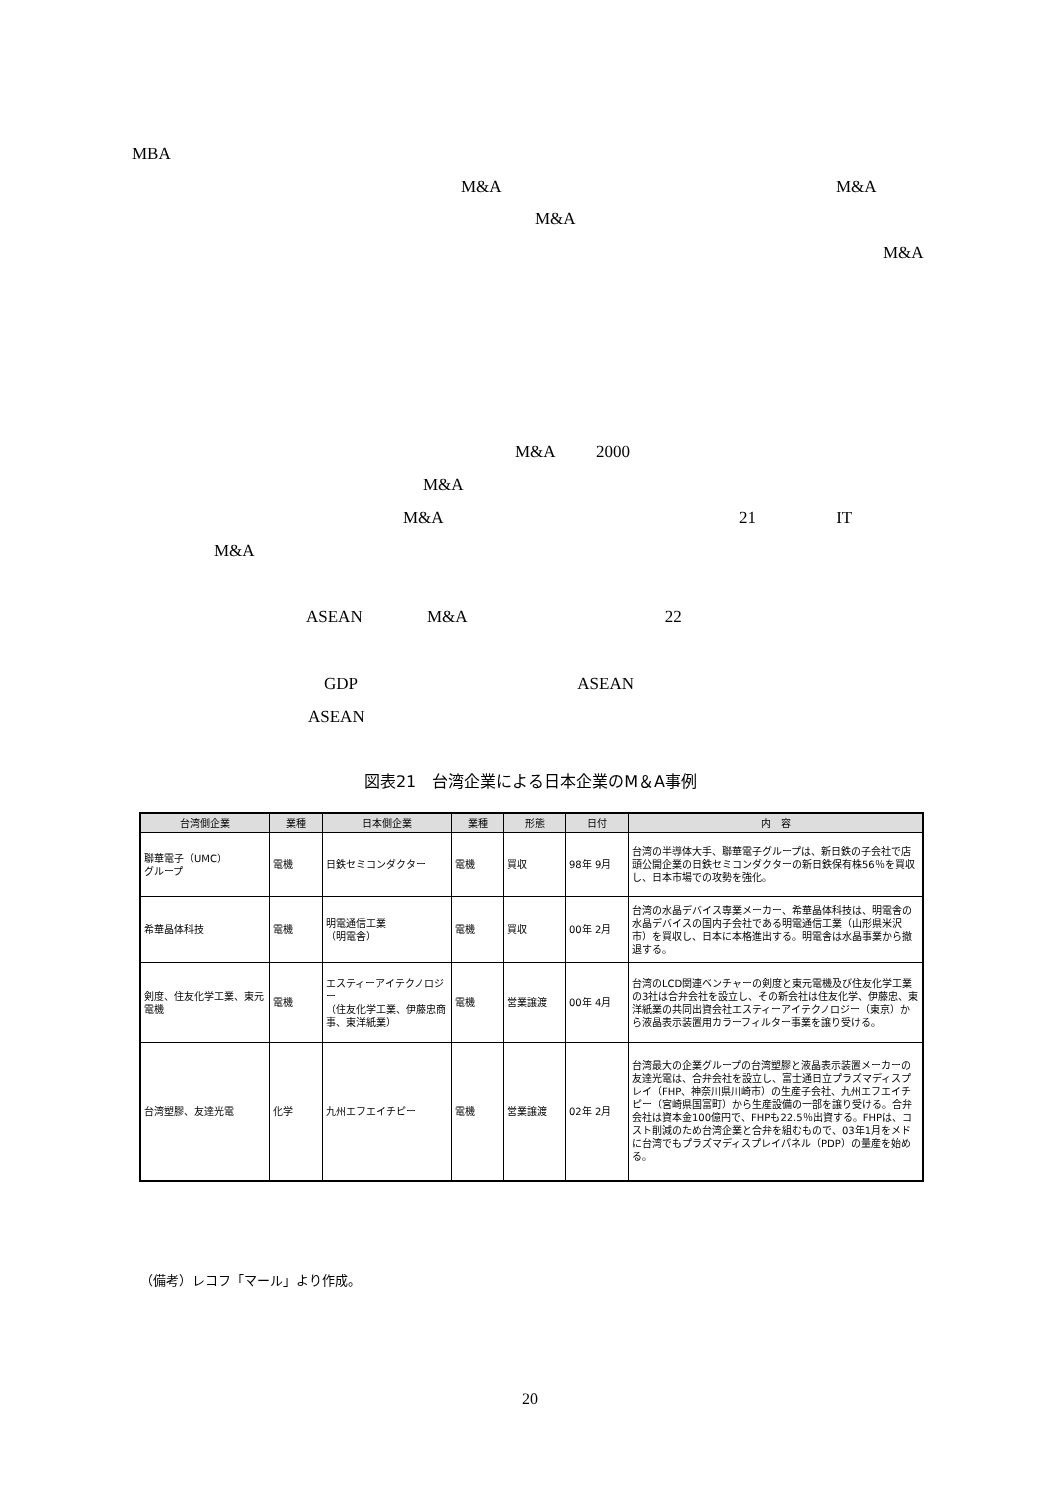MBA
M&A M&A
M&A
M&A
M&A 2000
M&A
M&A 21 IT
M&A
ASEAN M&A 22
GDP ASEAN
ASEAN
図表21　台湾企業による日本企業のM＆A事例
| 台湾側企業 | 業種 | 日本側企業 | 業種 | 形態 | 日付 | 内 容 |
| --- | --- | --- | --- | --- | --- | --- |
| 聯華電子（UMC） グループ | 電機 | 日鉄セミコンダクター | 電機 | 買収 | 98年 9月 | 台湾の半導体大手、聯華電子グループは、新日鉄の子会社で店頭公開企業の日鉄セミコンダクターの新日鉄保有株56％を買収し、日本市場での攻勢を強化。 |
| 希華晶体科技 | 電機 | 明電通信工業 （明電舎） | 電機 | 買収 | 00年 2月 | 台湾の水晶デバイス専業メーカー、希華晶体科技は、明電舎の水晶デバイスの国内子会社である明電通信工業（山形県米沢市）を買収し、日本に本格進出する。明電舎は水晶事業から撤退する。 |
| 剣度、住友化学工業、東元電機 | 電機 | エスティーアイテクノロジー （住友化学工業、伊藤忠商事、東洋紙業） | 電機 | 営業譲渡 | 00年 4月 | 台湾のLCD関連ベンチャーの剣度と東元電機及び住友化学工業の3社は合弁会社を設立し、その新会社は住友化学、伊藤忠、東洋紙業の共同出資会社エスティーアイテクノロジー（東京）から液晶表示装置用カラーフィルター事業を譲り受ける。 |
| 台湾塑膠、友達光電 | 化学 | 九州エフエイチピー | 電機 | 営業譲渡 | 02年 2月 | 台湾最大の企業グループの台湾塑膠と液晶表示装置メーカーの友達光電は、合弁会社を設立し、富士通日立プラズマディスプレイ（FHP、神奈川県川崎市）の生産子会社、九州エフエイチピー（宮崎県国富町）から生産設備の一部を譲り受ける。合弁会社は資本金100億円で、FHPも22.5％出資する。FHPは、コスト削減のため台湾企業と合弁を組むもので、03年1月をメドに台湾でもプラズマディスプレイパネル（PDP）の量産を始める。 |
（備考）レコフ「マール」より作成。
20